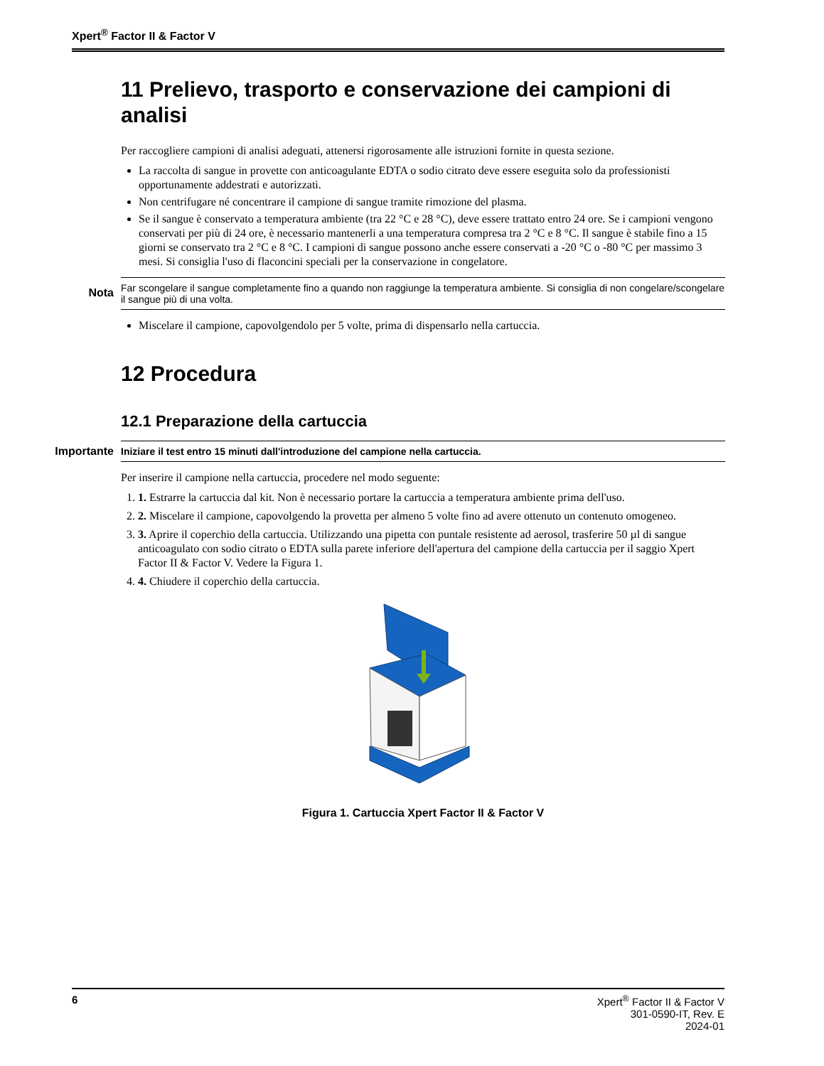Xpert<sup>®</sup> Factor II & Factor V
11 Prelievo, trasporto e conservazione dei campioni di analisi
Per raccogliere campioni di analisi adeguati, attenersi rigorosamente alle istruzioni fornite in questa sezione.
La raccolta di sangue in provette con anticoagulante EDTA o sodio citrato deve essere eseguita solo da professionisti opportunamente addestrati e autorizzati.
Non centrifugare né concentrare il campione di sangue tramite rimozione del plasma.
Se il sangue è conservato a temperatura ambiente (tra 22 °C e 28 °C), deve essere trattato entro 24 ore. Se i campioni vengono conservati per più di 24 ore, è necessario mantenerli a una temperatura compresa tra 2 °C e 8 °C. Il sangue è stabile fino a 15 giorni se conservato tra 2 °C e 8 °C. I campioni di sangue possono anche essere conservati a -20 °C o -80 °C per massimo 3 mesi. Si consiglia l'uso di flaconcini speciali per la conservazione in congelatore.
Nota Far scongelare il sangue completamente fino a quando non raggiunge la temperatura ambiente. Si consiglia di non congelare/scongelare il sangue più di una volta.
Miscelare il campione, capovolgendolo per 5 volte, prima di dispensarlo nella cartuccia.
12 Procedura
12.1 Preparazione della cartuccia
Importante Iniziare il test entro 15 minuti dall'introduzione del campione nella cartuccia.
Per inserire il campione nella cartuccia, procedere nel modo seguente:
1. 1. Estrarre la cartuccia dal kit. Non è necessario portare la cartuccia a temperatura ambiente prima dell'uso.
2. 2. Miscelare il campione, capovolgendo la provetta per almeno 5 volte fino ad avere ottenuto un contenuto omogeneo.
3. 3. Aprire il coperchio della cartuccia. Utilizzando una pipetta con puntale resistente ad aerosol, trasferire 50 µl di sangue anticoagulato con sodio citrato o EDTA sulla parete inferiore dell'apertura del campione della cartuccia per il saggio Xpert Factor II & Factor V. Vedere la Figura 1.
4. 4. Chiudere il coperchio della cartuccia.
Figura 1. Cartuccia Xpert Factor II & Factor V
6 Xpert<sup>®</sup> Factor II & Factor V
301-0590-IT, Rev. E
2024-01